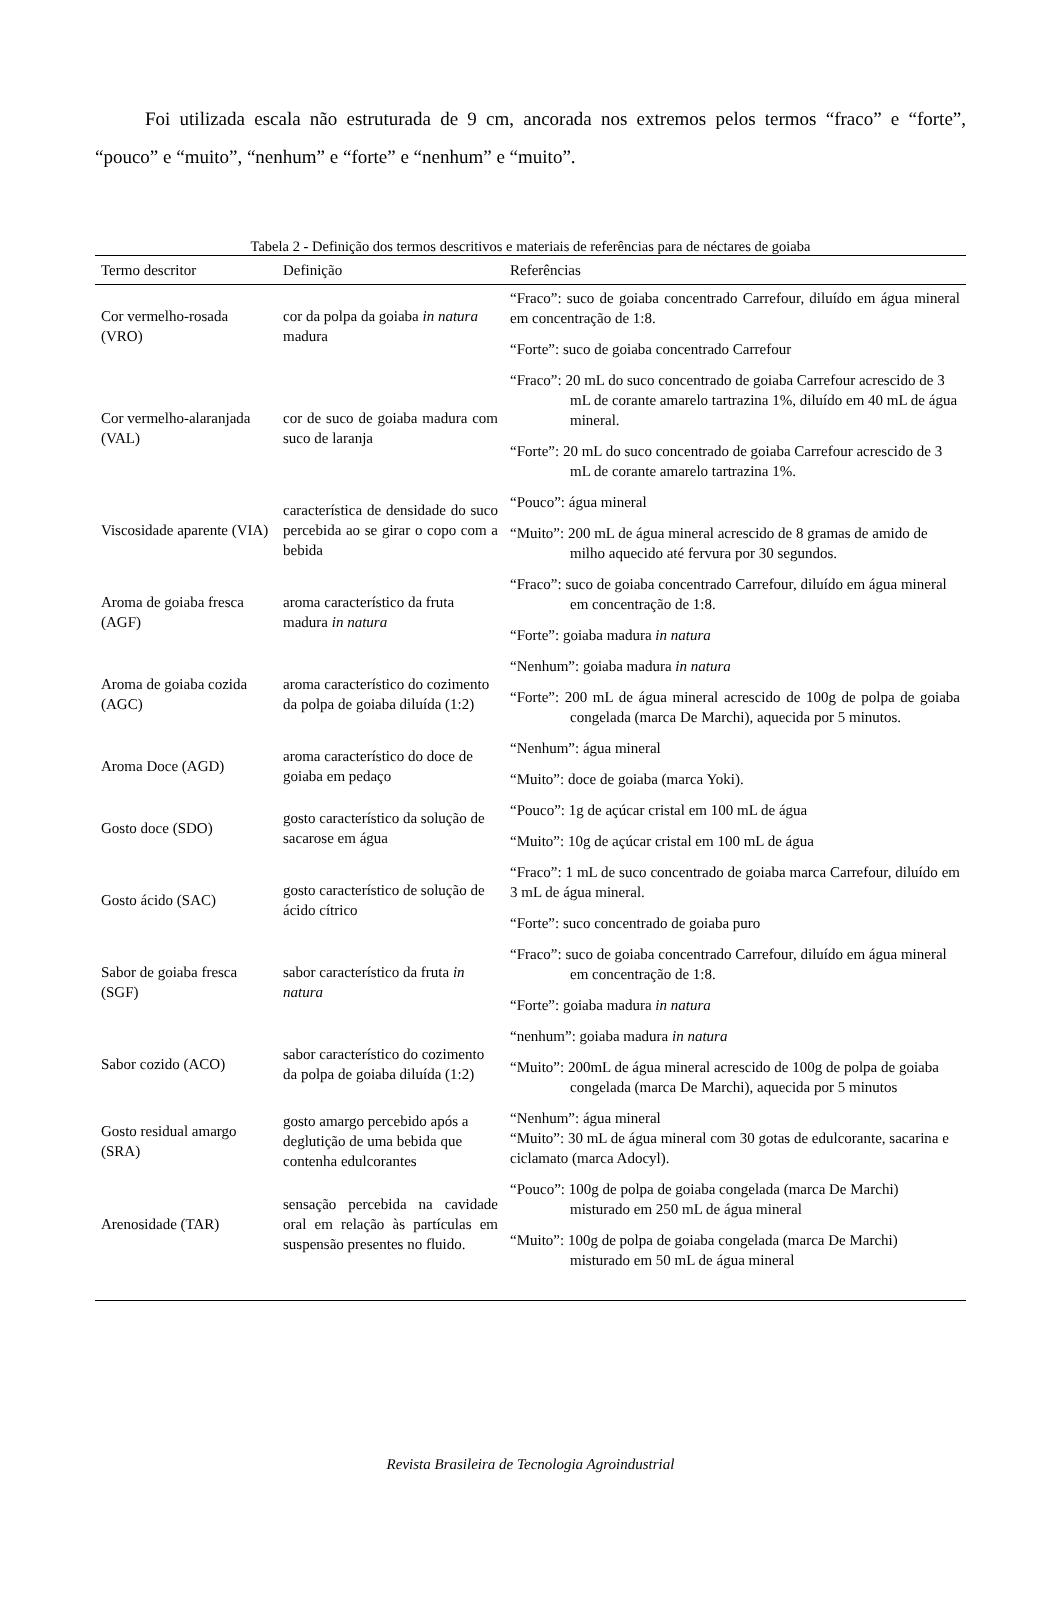Foi utilizada escala não estruturada de 9 cm, ancorada nos extremos pelos termos “fraco” e “forte”, “pouco” e “muito”, “nenhum” e “forte” e “nenhum” e “muito”.
Tabela 2 - Definição dos termos descritivos e materiais de referências para de néctares de goiaba
| Termo descritor | Definição | Referências |
| --- | --- | --- |
| Cor vermelho-rosada (VRO) | cor da polpa da goiaba in natura madura | “Fraco”: suco de goiaba concentrado Carrefour, diluído em água mineral em concentração de 1:8. |
| | | “Forte”: suco de goiaba concentrado Carrefour |
| Cor vermelho-alaranjada (VAL) | cor de suco de goiaba madura com suco de laranja | “Fraco”: 20 mL do suco concentrado de goiaba Carrefour acrescido de 3 mL de corante amarelo tartrazina 1%, diluído em 40 mL de água mineral. |
| | | “Forte”: 20 mL do suco concentrado de goiaba Carrefour acrescido de 3 mL de corante amarelo tartrazina 1%. |
| Viscosidade aparente (VIA) | característica de densidade do suco percebida ao se girar o copo com a bebida | “Pouco”: água mineral |
| | | “Muito”: 200 mL de água mineral acrescido de 8 gramas de amido de milho aquecido até fervura por 30 segundos. |
| Aroma de goiaba fresca (AGF) | aroma característico da fruta madura in natura | “Fraco”: suco de goiaba concentrado Carrefour, diluído em água mineral em concentração de 1:8. |
| | | “Forte”: goiaba madura in natura |
| Aroma de goiaba cozida (AGC) | aroma característico do cozimento da polpa de goiaba diluída (1:2) | “Nenhum”: goiaba madura in natura |
| | | “Forte”: 200 mL de água mineral acrescido de 100g de polpa de goiaba congelada (marca De Marchi), aquecida por 5 minutos. |
| Aroma Doce (AGD) | aroma característico do doce de goiaba em pedaço | “Nenhum”: água mineral |
| | | “Muito”: doce de goiaba (marca Yoki). |
| Gosto doce (SDO) | gosto característico da solução de sacarose em água | “Pouco”: 1g de açúcar cristal em 100 mL de água |
| | | “Muito”: 10g de açúcar cristal em 100 mL de água |
| Gosto ácido (SAC) | gosto característico de solução de ácido cítrico | “Fraco”: 1 mL de suco concentrado de goiaba marca Carrefour, diluído em 3 mL de água mineral. |
| | | “Forte”: suco concentrado de goiaba puro |
| Sabor de goiaba fresca (SGF) | sabor característico da fruta in natura | “Fraco”: suco de goiaba concentrado Carrefour, diluído em água mineral em concentração de 1:8. |
| | | “Forte”: goiaba madura in natura |
| Sabor cozido (ACO) | sabor característico do cozimento da polpa de goiaba diluída (1:2) | “nenhum”: goiaba madura in natura |
| | | “Muito”: 200mL de água mineral acrescido de 100g de polpa de goiaba congelada (marca De Marchi), aquecida por 5 minutos |
| Gosto residual amargo (SRA) | gosto amargo percebido após a deglutição de uma bebida que contenha edulcorantes | “Nenhum”: água mineral “Muito”: 30 mL de água mineral com 30 gotas de edulcorante, sacarina e ciclamato (marca Adocyl). |
| Arenosidade (TAR) | sensação percebida na cavidade oral em relação às partículas em suspensão presentes no fluido. | “Pouco”: 100g de polpa de goiaba congelada (marca De Marchi) misturado em 250 mL de água mineral |
| | | “Muito”: 100g de polpa de goiaba congelada (marca De Marchi) misturado em 50 mL de água mineral |
Revista Brasileira de Tecnologia Agroindustrial